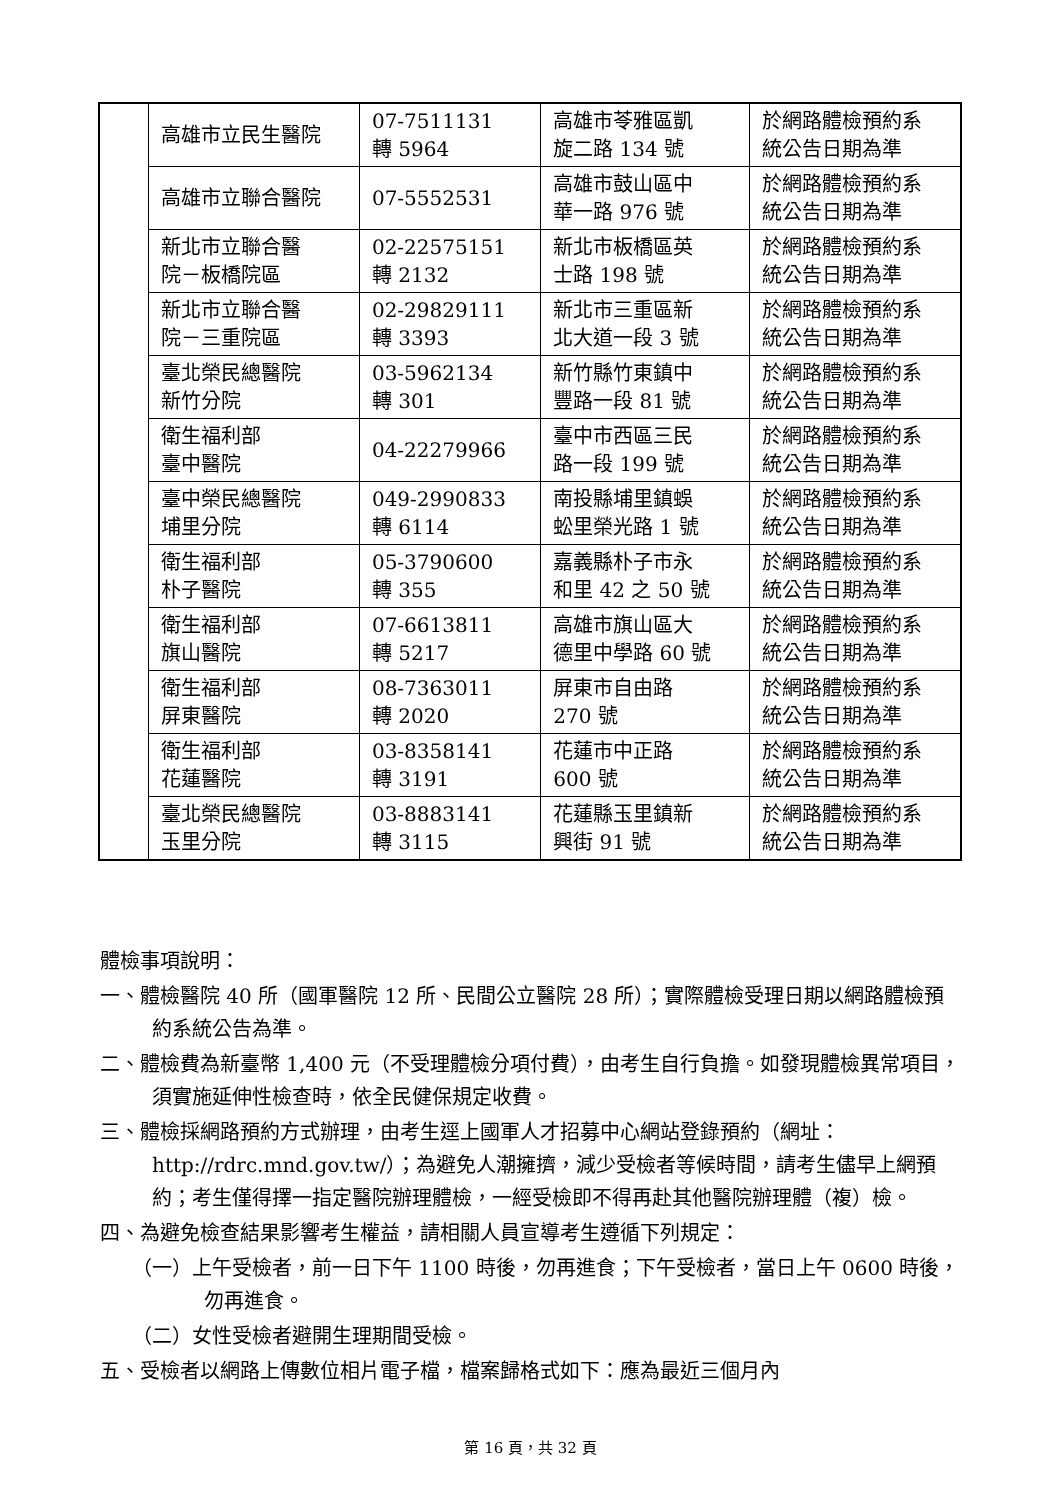| | 高雄市立民生醫院 | 07-7511131 轉 5964 | 高雄市苓雅區凱 旋二路 134 號 | 於網路體檢預約系 統公告日期為準 |
| | 高雄市立聯合醫院 | 07-5552531 | 高雄市鼓山區中 華一路 976 號 | 於網路體檢預約系 統公告日期為準 |
| | 新北市立聯合醫 院－板橋院區 | 02-22575151 轉 2132 | 新北市板橋區英 士路 198 號 | 於網路體檢預約系 統公告日期為準 |
| | 新北市立聯合醫 院－三重院區 | 02-29829111 轉 3393 | 新北市三重區新 北大道一段 3 號 | 於網路體檢預約系 統公告日期為準 |
| | 臺北榮民總醫院 新竹分院 | 03-5962134 轉 301 | 新竹縣竹東鎮中 豐路一段 81 號 | 於網路體檢預約系 統公告日期為準 |
| | 衛生福利部 臺中醫院 | 04-22279966 | 臺中市西區三民 路一段 199 號 | 於網路體檢預約系 統公告日期為準 |
| | 臺中榮民總醫院 埔里分院 | 049-2990833 轉 6114 | 南投縣埔里鎮蜈 蚣里榮光路 1 號 | 於網路體檢預約系 統公告日期為準 |
| | 衛生福利部 朴子醫院 | 05-3790600 轉 355 | 嘉義縣朴子市永 和里 42 之 50 號 | 於網路體檢預約系 統公告日期為準 |
| | 衛生福利部 旗山醫院 | 07-6613811 轉 5217 | 高雄市旗山區大 德里中學路 60 號 | 於網路體檢預約系 統公告日期為準 |
| | 衛生福利部 屏東醫院 | 08-7363011 轉 2020 | 屏東市自由路 270 號 | 於網路體檢預約系 統公告日期為準 |
| | 衛生福利部 花蓮醫院 | 03-8358141 轉 3191 | 花蓮市中正路 600 號 | 於網路體檢預約系 統公告日期為準 |
| | 臺北榮民總醫院 玉里分院 | 03-8883141 轉 3115 | 花蓮縣玉里鎮新 興街 91 號 | 於網路體檢預約系 統公告日期為準 |
體檢事項說明：
一、體檢醫院 40 所（國軍醫院 12 所、民間公立醫院 28 所）；實際體檢受理日期以網路體檢預約系統公告為準。
二、體檢費為新臺幣 1,400 元（不受理體檢分項付費），由考生自行負擔。如發現體檢異常項目，須實施延伸性檢查時，依全民健保規定收費。
三、體檢採網路預約方式辦理，由考生逕上國軍人才招募中心網站登錄預約（網址：http://rdrc.mnd.gov.tw/）；為避免人潮擁擠，減少受檢者等候時間，請考生儘早上網預約；考生僅得擇一指定醫院辦理體檢，一經受檢即不得再赴其他醫院辦理體（複）檢。
四、為避免檢查結果影響考生權益，請相關人員宣導考生遵循下列規定：
（一）上午受檢者，前一日下午 1100 時後，勿再進食；下午受檢者，當日上午 0600 時後，勿再進食。
（二）女性受檢者避開生理期間受檢。
五、受檢者以網路上傳數位相片電子檔，檔案歸格式如下：應為最近三個月內
第 16 頁，共 32 頁